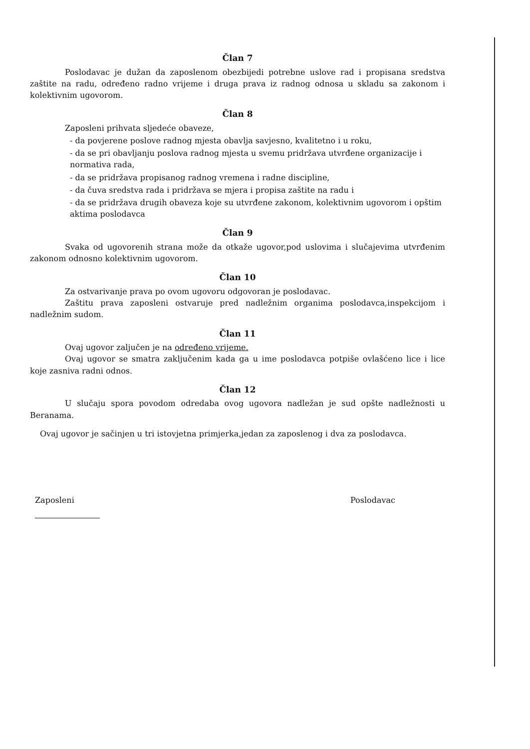Član 7
Poslodavac je dužan da zaposlenom obezbijedi potrebne uslove rad i propisana sredstva zaštite na radu, određeno radno vrijeme i druga prava iz radnog odnosa u skladu sa zakonom i kolektivnim ugovorom.
Član 8
Zaposleni prihvata sljedeće obaveze,
- da povjerene poslove radnog mjesta obavlja savjesno, kvalitetno i u roku,
- da se pri obavljanju poslova radnog mjesta u svemu pridržava utvrđene organizacije i normativa rada,
- da se pridržava propisanog radnog vremena i radne discipline,
- da čuva sredstva rada i pridržava se mjera i propisa zaštite na radu i
- da se pridržava drugih obaveza koje su utvrđene zakonom, kolektivnim ugovorom i opštim aktima poslodavca
Član 9
Svaka od ugovorenih strana može da otkaže ugovor,pod uslovima i slučajevima utvrđenim zakonom odnosno kolektivnim ugovorom.
Član 10
Za ostvarivanje prava po ovom ugovoru odgovoran je poslodavac.
Zaštitu prava zaposleni ostvaruje pred nadležnim organima poslodavca,inspekcijom i nadležnim sudom.
Član 11
Ovaj ugovor zaljučen je na određeno vrijeme.
Ovaj ugovor se smatra zaključenim kada ga u ime poslodavca potpiše ovlašćeno lice i lice koje zasniva radni odnos.
Član 12
U slučaju spora povodom odredaba ovog ugovora nadležan je sud opšte nadležnosti u Beranama.
Ovaj ugovor je sačinjen u tri istovjetna primjerka,jedan za zaposlenog i dva za poslodavca.
Zaposleni Poslodavac